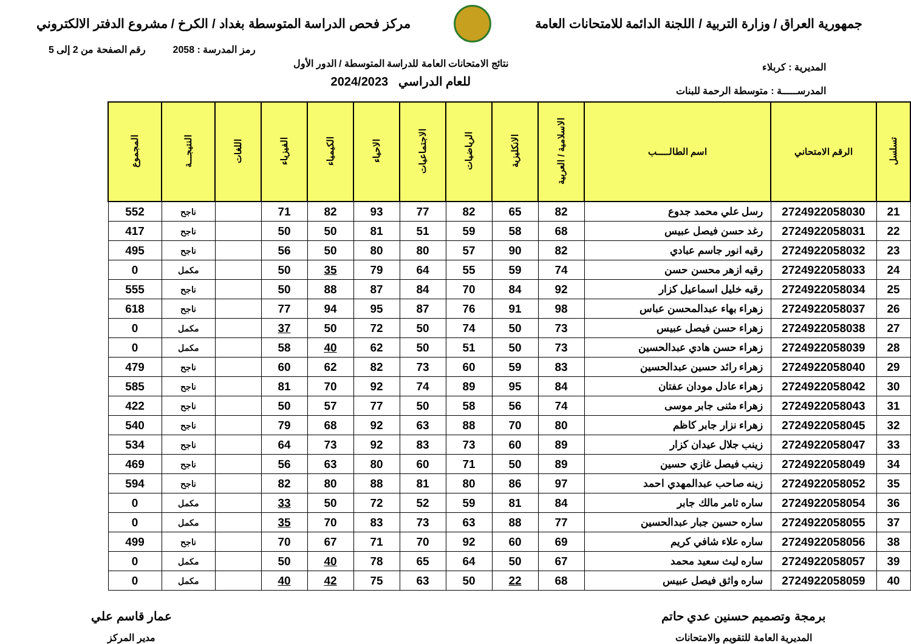جمهورية العراق / وزارة التربية / اللجنة الدائمة للامتحانات العامة
مركز فحص الدراسة المتوسطة بغداد / الكرخ / مشروع الدفتر الالكتروني
رمز المدرسة : 2058 رقم الصفحة من 2 إلى 5
المديرية : كربلاء
المدرســـــة : متوسطة الرحمة للبنات
نتائج الامتحانات العامة للدراسة المتوسطة / الدور الأول
للعام الدراسي 2024/2023
| تسلسل | الرقم الامتحاني | اسم الطالـــــب | الاسلامية / العربية | الانكليزية | الرياضيات | الاجتماعيات | الاحياء | الكيمياء | الفيزياء | اللغات | النتيجـــة | المجموع |
| --- | --- | --- | --- | --- | --- | --- | --- | --- | --- | --- | --- | --- |
| 21 | 2724922058030 | رسل علي محمد جدوع | 82 | 65 | 82 | 77 | 93 | 82 | 71 | | ناجح | 552 |
| 22 | 2724922058031 | رغد حسن فيصل عبيس | 68 | 58 | 59 | 51 | 81 | 50 | 50 | | ناجح | 417 |
| 23 | 2724922058032 | رقيه انور جاسم عبادي | 82 | 90 | 57 | 80 | 80 | 50 | 56 | | ناجح | 495 |
| 24 | 2724922058033 | رقيه ازهر محسن حسن | 74 | 59 | 55 | 64 | 79 | 35 | 50 | | مكمل | 0 |
| 25 | 2724922058034 | رقيه خليل اسماعيل كزار | 92 | 84 | 70 | 84 | 87 | 88 | 50 | | ناجح | 555 |
| 26 | 2724922058037 | زهراء بهاء عبدالمحسن عباس | 98 | 91 | 76 | 87 | 95 | 94 | 77 | | ناجح | 618 |
| 27 | 2724922058038 | زهراء حسن فيصل عبيس | 73 | 50 | 74 | 50 | 72 | 50 | 37 | | مكمل | 0 |
| 28 | 2724922058039 | زهراء حسن هادي عبدالحسين | 73 | 50 | 51 | 50 | 62 | 40 | 58 | | مكمل | 0 |
| 29 | 2724922058040 | زهراء رائد حسين عبدالحسين | 83 | 59 | 60 | 73 | 82 | 62 | 60 | | ناجح | 479 |
| 30 | 2724922058042 | زهراء عادل مودان عفتان | 84 | 95 | 89 | 74 | 92 | 70 | 81 | | ناجح | 585 |
| 31 | 2724922058043 | زهراء مثنى جابر موسى | 74 | 56 | 58 | 50 | 77 | 57 | 50 | | ناجح | 422 |
| 32 | 2724922058045 | زهراء نزار جابر كاظم | 80 | 70 | 88 | 63 | 92 | 68 | 79 | | ناجح | 540 |
| 33 | 2724922058047 | زينب جلال عيدان كزار | 89 | 60 | 73 | 83 | 92 | 73 | 64 | | ناجح | 534 |
| 34 | 2724922058049 | زينب فيصل غازي حسين | 89 | 50 | 71 | 60 | 80 | 63 | 56 | | ناجح | 469 |
| 35 | 2724922058052 | زينه صاحب عبدالمهدي احمد | 97 | 86 | 80 | 81 | 88 | 80 | 82 | | ناجح | 594 |
| 36 | 2724922058054 | ساره ثامر مالك جابر | 84 | 81 | 59 | 52 | 72 | 50 | 33 | | مكمل | 0 |
| 37 | 2724922058055 | ساره حسين جبار عبدالحسين | 77 | 88 | 63 | 73 | 83 | 70 | 35 | | مكمل | 0 |
| 38 | 2724922058056 | ساره علاء شافي كريم | 69 | 60 | 92 | 70 | 71 | 67 | 70 | | ناجح | 499 |
| 39 | 2724922058057 | ساره ليث سعيد محمد | 67 | 50 | 64 | 65 | 78 | 40 | 50 | | مكمل | 0 |
| 40 | 2724922058059 | ساره واثق فيصل عبيس | 68 | 22 | 50 | 63 | 75 | 42 | 40 | | مكمل | 0 |
برمجة وتصميم حسنين عدي حاتم
المديرية العامة للتقويم والامتحانات
عمار قاسم علي
مدير المركز